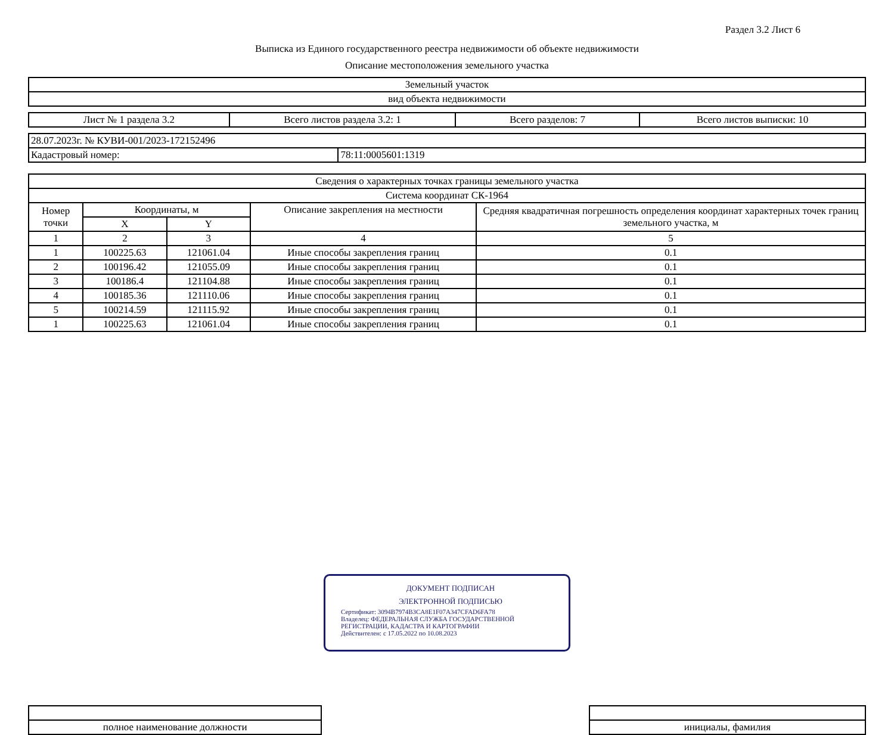Раздел 3.2 Лист 6
Выписка из Единого государственного реестра недвижимости об объекте недвижимости
Описание местоположения земельного участка
| Земельный участок |
| вид объекта недвижимости |
| Лист № 1 раздела 3.2 | Всего листов раздела 3.2: 1 | Всего разделов: 7 | Всего листов выписки: 10 |
| 28.07.2023г. № КУВИ-001/2023-172152496 | |
| Кадастровый номер: | 78:11:0005601:1319 |
| Сведения о характерных точках границы земельного участка | | | | |
| Система координат СК-1964 | | | | |
| Номер точки | Координаты, м | | Описание закрепления на местности | Средняя квадратичная погрешность определения координат характерных точек границ земельного участка, м |
| | X | Y | | |
| 1 | 2 | 3 | 4 | 5 |
| 1 | 100225.63 | 121061.04 | Иные способы закрепления границ | 0.1 |
| 2 | 100196.42 | 121055.09 | Иные способы закрепления границ | 0.1 |
| 3 | 100186.4 | 121104.88 | Иные способы закрепления границ | 0.1 |
| 4 | 100185.36 | 121110.06 | Иные способы закрепления границ | 0.1 |
| 5 | 100214.59 | 121115.92 | Иные способы закрепления границ | 0.1 |
| 1 | 100225.63 | 121061.04 | Иные способы закрепления границ | 0.1 |
| полное наименование должности | | инициалы, фамилия |
ДОКУМЕНТ ПОДПИСАН
ЭЛЕКТРОННОЙ ПОДПИСЬЮ
Сертификат: 3094B7974B3CA8E1F07A347CFAD6FA78
Владелец: ФЕДЕРАЛЬНАЯ СЛУЖБА ГОСУДАРСТВЕННОЙ РЕГИСТРАЦИИ, КАДАСТРА И КАРТОГРАФИИ
Действителен: с 17.05.2022 по 10.08.2023